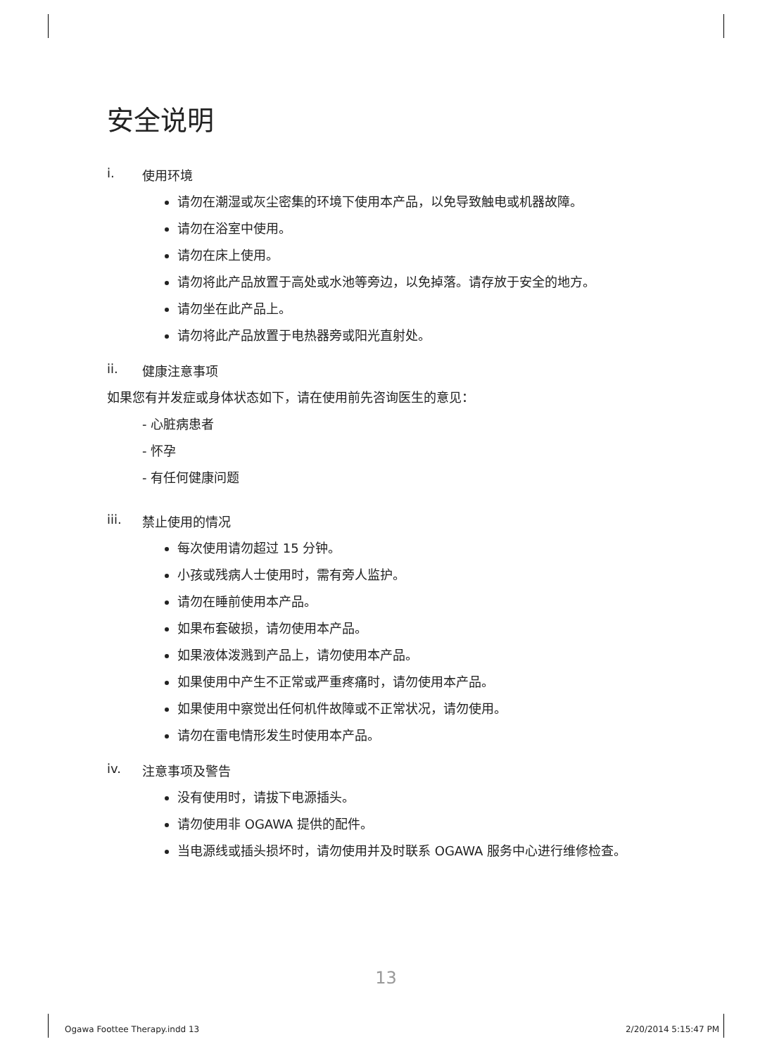安全说明
i. 使用环境
请勿在潮湿或灰尘密集的环境下使用本产品，以免导致触电或机器故障。
请勿在浴室中使用。
请勿在床上使用。
请勿将此产品放置于高处或水池等旁边，以免掉落。请存放于安全的地方。
请勿坐在此产品上。
请勿将此产品放置于电热器旁或阳光直射处。
ii. 健康注意事项
如果您有并发症或身体状态如下，请在使用前先咨询医生的意见：
- 心脏病患者
- 怀孕
- 有任何健康问题
iii. 禁止使用的情况
每次使用请勿超过 15 分钟。
小孩或残病人士使用时，需有旁人监护。
请勿在睡前使用本产品。
如果布套破损，请勿使用本产品。
如果液体泼溅到产品上，请勿使用本产品。
如果使用中产生不正常或严重疼痛时，请勿使用本产品。
如果使用中察觉出任何机件故障或不正常状况，请勿使用。
请勿在雷电情形发生时使用本产品。
iv. 注意事项及警告
没有使用时，请拔下电源插头。
请勿使用非 OGAWA 提供的配件。
当电源线或插头损坏时，请勿使用并及时联系 OGAWA 服务中心进行维修检查。
13
Ogawa Foottee Therapy.indd 13 2/20/2014 5:15:47 PM